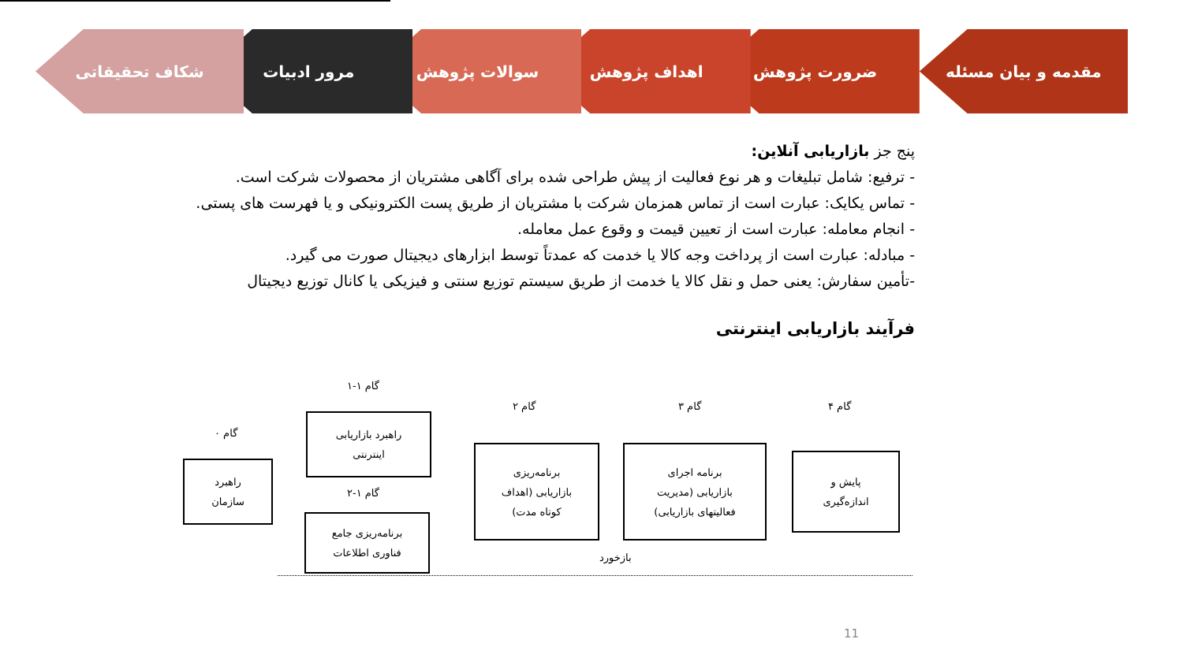مقدمه و بیان مسئله ضرورت پژوهش اهداف پژوهش سوالات پژوهش مرور ادبیات شکاف تحقیقاتی
پنج جز بازاریابی آنلاین:
- ترفیع: شامل تبلیغات و هر نوع فعالیت از پیش طراحی شده برای آگاهی مشتریان از محصولات شرکت است.
- تماس یکایک: عبارت است از تماس همزمان شرکت با مشتریان از طریق پست الکترونیکی و یا فهرست های پستی.
- انجام معامله: عبارت است از تعیین قیمت و وقوع عمل معامله.
- مبادله: عبارت است از پرداخت وجه کالا یا خدمت که عمدتاً توسط ابزارهای دیجیتال صورت می گیرد.
-تأمین سفارش: یعنی حمل و نقل کالا یا خدمت از طریق سیستم توزیع سنتی و فیزیکی یا کانال توزیع دیجیتال
فرآیند بازاریابی اینترنتی
گام ۱-۱
گام ۲ گام ۳ گام ۴
گام ۰
گام ۱-۲
راهبرد
سازمان
راهبرد بازاریابی
اینترنتی
برنامه‌ریزی جامع
فناوری اطلاعات
برنامه‌ریزی
بازاریابی (اهداف
کوتاه مدت)
برنامه اجرای
بازاریابی (مدیریت
فعالیتهای بازاریابی)
پایش و
اندازه‌گیری
بازخورد
11